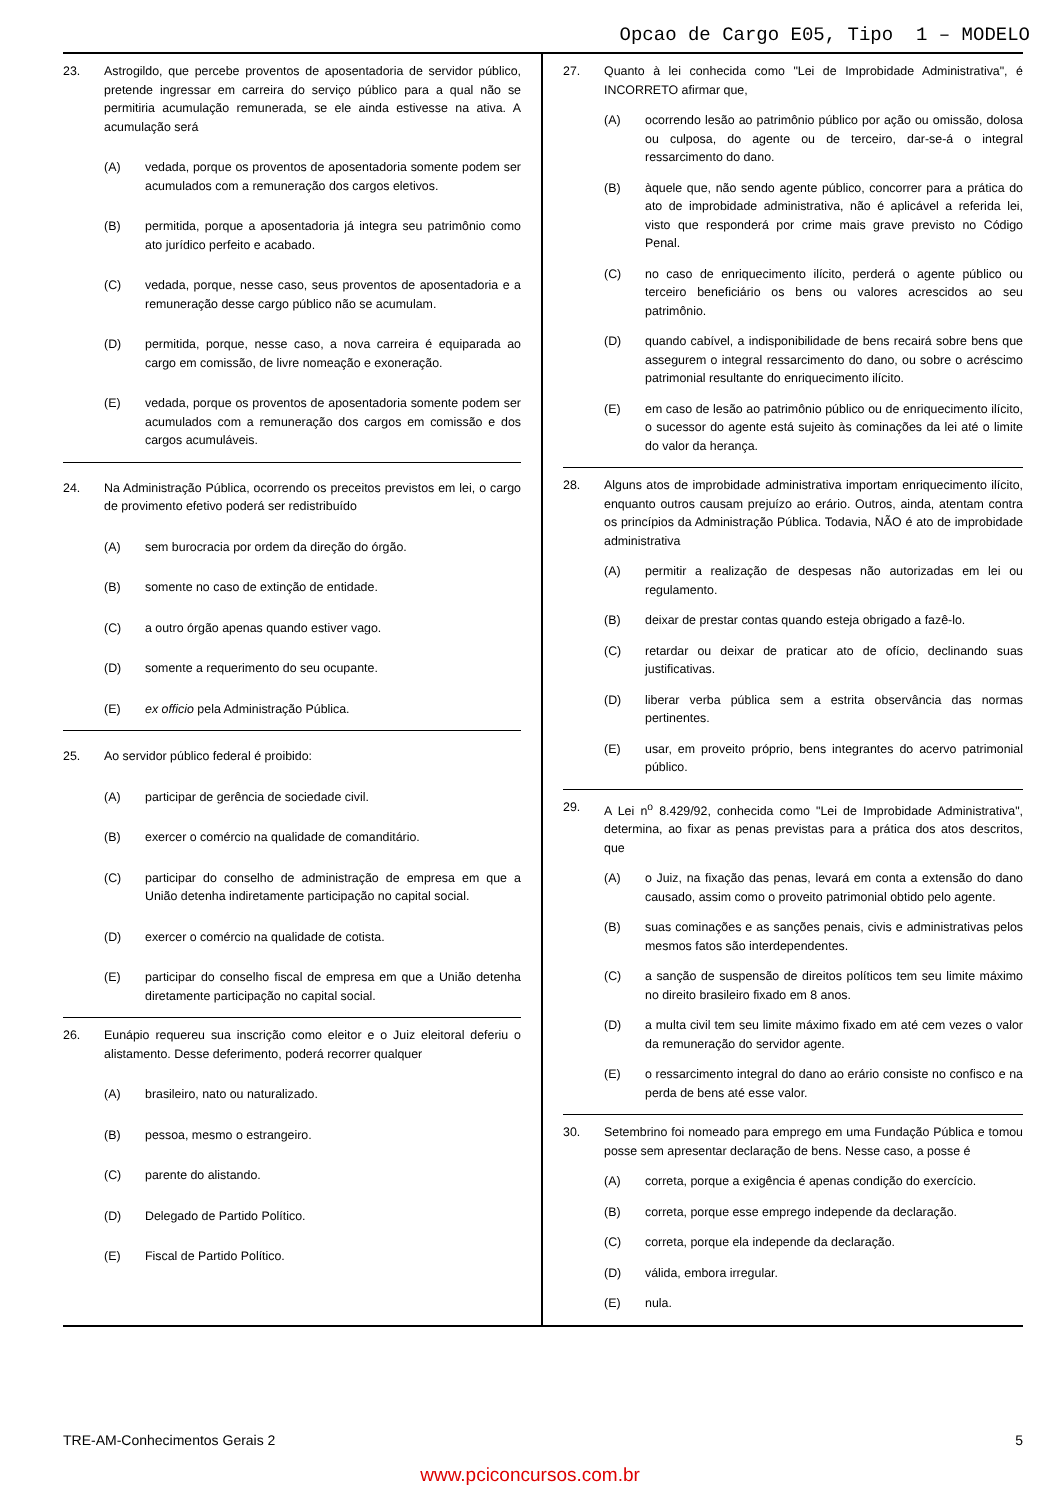Opcao de Cargo E05, Tipo 1 – MODELO
23. Astrogildo, que percebe proventos de aposentadoria de servidor público, pretende ingressar em carreira do serviço público para a qual não se permitiria acumulação remunerada, se ele ainda estivesse na ativa. A acumulação será
(A) vedada, porque os proventos de aposentadoria somente podem ser acumulados com a remuneração dos cargos eletivos.
(B) permitida, porque a aposentadoria já integra seu patrimônio como ato jurídico perfeito e acabado.
(C) vedada, porque, nesse caso, seus proventos de aposentadoria e a remuneração desse cargo público não se acumulam.
(D) permitida, porque, nesse caso, a nova carreira é equiparada ao cargo em comissão, de livre nomeação e exoneração.
(E) vedada, porque os proventos de aposentadoria somente podem ser acumulados com a remuneração dos cargos em comissão e dos cargos acumuláveis.
24. Na Administração Pública, ocorrendo os preceitos previstos em lei, o cargo de provimento efetivo poderá ser redistribuído
(A) sem burocracia por ordem da direção do órgão.
(B) somente no caso de extinção de entidade.
(C) a outro órgão apenas quando estiver vago.
(D) somente a requerimento do seu ocupante.
(E) ex officio pela Administração Pública.
25. Ao servidor público federal é proibido:
(A) participar de gerência de sociedade civil.
(B) exercer o comércio na qualidade de comanditário.
(C) participar do conselho de administração de empresa em que a União detenha indiretamente participação no capital social.
(D) exercer o comércio na qualidade de cotista.
(E) participar do conselho fiscal de empresa em que a União detenha diretamente participação no capital social.
26. Eunápio requereu sua inscrição como eleitor e o Juiz eleitoral deferiu o alistamento. Desse deferimento, poderá recorrer qualquer
(A) brasileiro, nato ou naturalizado.
(B) pessoa, mesmo o estrangeiro.
(C) parente do alistando.
(D) Delegado de Partido Político.
(E) Fiscal de Partido Político.
27. Quanto à lei conhecida como "Lei de Improbidade Administrativa", é INCORRETO afirmar que,
(A) ocorrendo lesão ao patrimônio público por ação ou omissão, dolosa ou culposa, do agente ou de terceiro, dar-se-á o integral ressarcimento do dano.
(B) àquele que, não sendo agente público, concorrer para a prática do ato de improbidade administrativa, não é aplicável a referida lei, visto que responderá por crime mais grave previsto no Código Penal.
(C) no caso de enriquecimento ilícito, perderá o agente público ou terceiro beneficiário os bens ou valores acrescidos ao seu patrimônio.
(D) quando cabível, a indisponibilidade de bens recairá sobre bens que assegurem o integral ressarcimento do dano, ou sobre o acréscimo patrimonial resultante do enriquecimento ilícito.
(E) em caso de lesão ao patrimônio público ou de enriquecimento ilícito, o sucessor do agente está sujeito às cominações da lei até o limite do valor da herança.
28. Alguns atos de improbidade administrativa importam enriquecimento ilícito, enquanto outros causam prejuízo ao erário. Outros, ainda, atentam contra os princípios da Administração Pública. Todavia, NÃO é ato de improbidade administrativa
(A) permitir a realização de despesas não autorizadas em lei ou regulamento.
(B) deixar de prestar contas quando esteja obrigado a fazê-lo.
(C) retardar ou deixar de praticar ato de ofício, declinando suas justificativas.
(D) liberar verba pública sem a estrita observância das normas pertinentes.
(E) usar, em proveito próprio, bens integrantes do acervo patrimonial público.
29. A Lei n<sup>o</sup> 8.429/92, conhecida como "Lei de Improbidade Administrativa", determina, ao fixar as penas previstas para a prática dos atos descritos, que
(A) o Juiz, na fixação das penas, levará em conta a extensão do dano causado, assim como o proveito patrimonial obtido pelo agente.
(B) suas cominações e as sanções penais, civis e administrativas pelos mesmos fatos são interdependentes.
(C) a sanção de suspensão de direitos políticos tem seu limite máximo no direito brasileiro fixado em 8 anos.
(D) a multa civil tem seu limite máximo fixado em até cem vezes o valor da remuneração do servidor agente.
(E) o ressarcimento integral do dano ao erário consiste no confisco e na perda de bens até esse valor.
30. Setembrino foi nomeado para emprego em uma Fundação Pública e tomou posse sem apresentar declaração de bens. Nesse caso, a posse é
(A) correta, porque a exigência é apenas condição do exercício.
(B) correta, porque esse emprego independe da declaração.
(C) correta, porque ela independe da declaração.
(D) válida, embora irregular.
(E) nula.
TRE-AM-Conhecimentos Gerais 2 5
www.pciconcursos.com.br